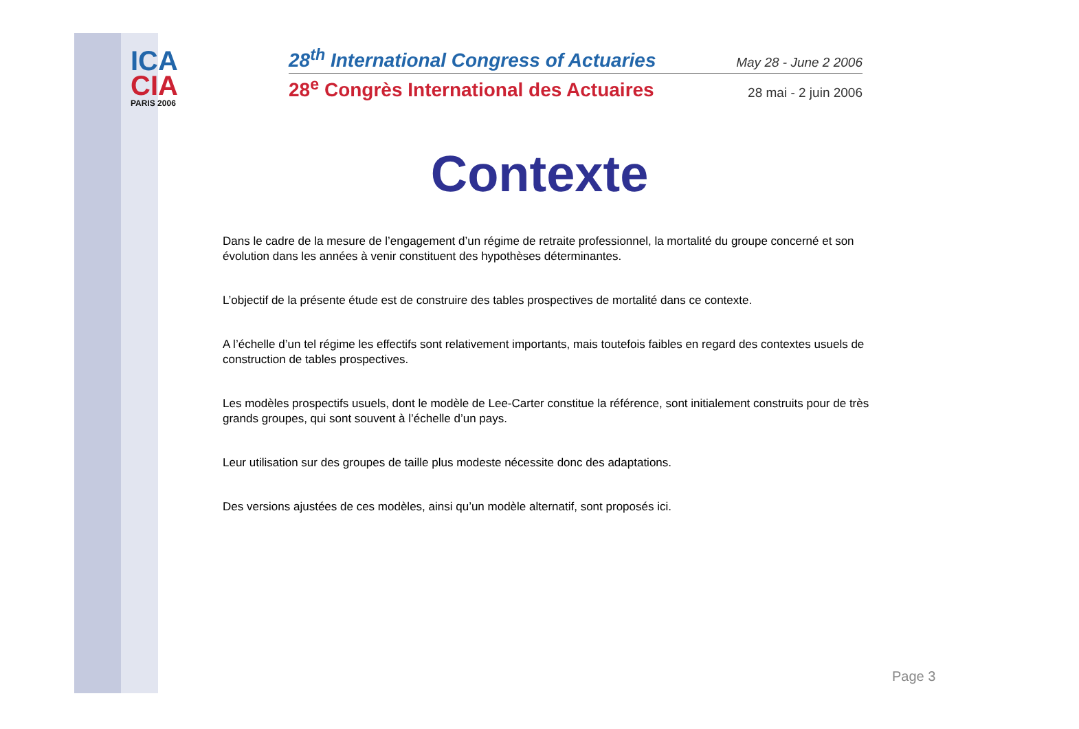ICA
CIA
PARIS 2006
28<sup>th</sup> International Congress of Actuaries May 28 - June 2 2006
28<sup>e</sup> Congrès International des Actuaires 28 mai - 2 juin 2006
Contexte
Dans le cadre de la mesure de l’engagement d’un régime de retraite professionnel, la mortalité du groupe concerné et son évolution dans les années à venir constituent des hypothèses déterminantes.
L’objectif de la présente étude est de construire des tables prospectives de mortalité dans ce contexte.
A l’échelle d’un tel régime les effectifs sont relativement importants, mais toutefois faibles en regard des contextes usuels de construction de tables prospectives.
Les modèles prospectifs usuels, dont le modèle de Lee-Carter constitue la référence, sont initialement construits pour de très grands groupes, qui sont souvent à l’échelle d’un pays.
Leur utilisation sur des groupes de taille plus modeste nécessite donc des adaptations.
Des versions ajustées de ces modèles, ainsi qu’un modèle alternatif, sont proposés ici.
Page 3